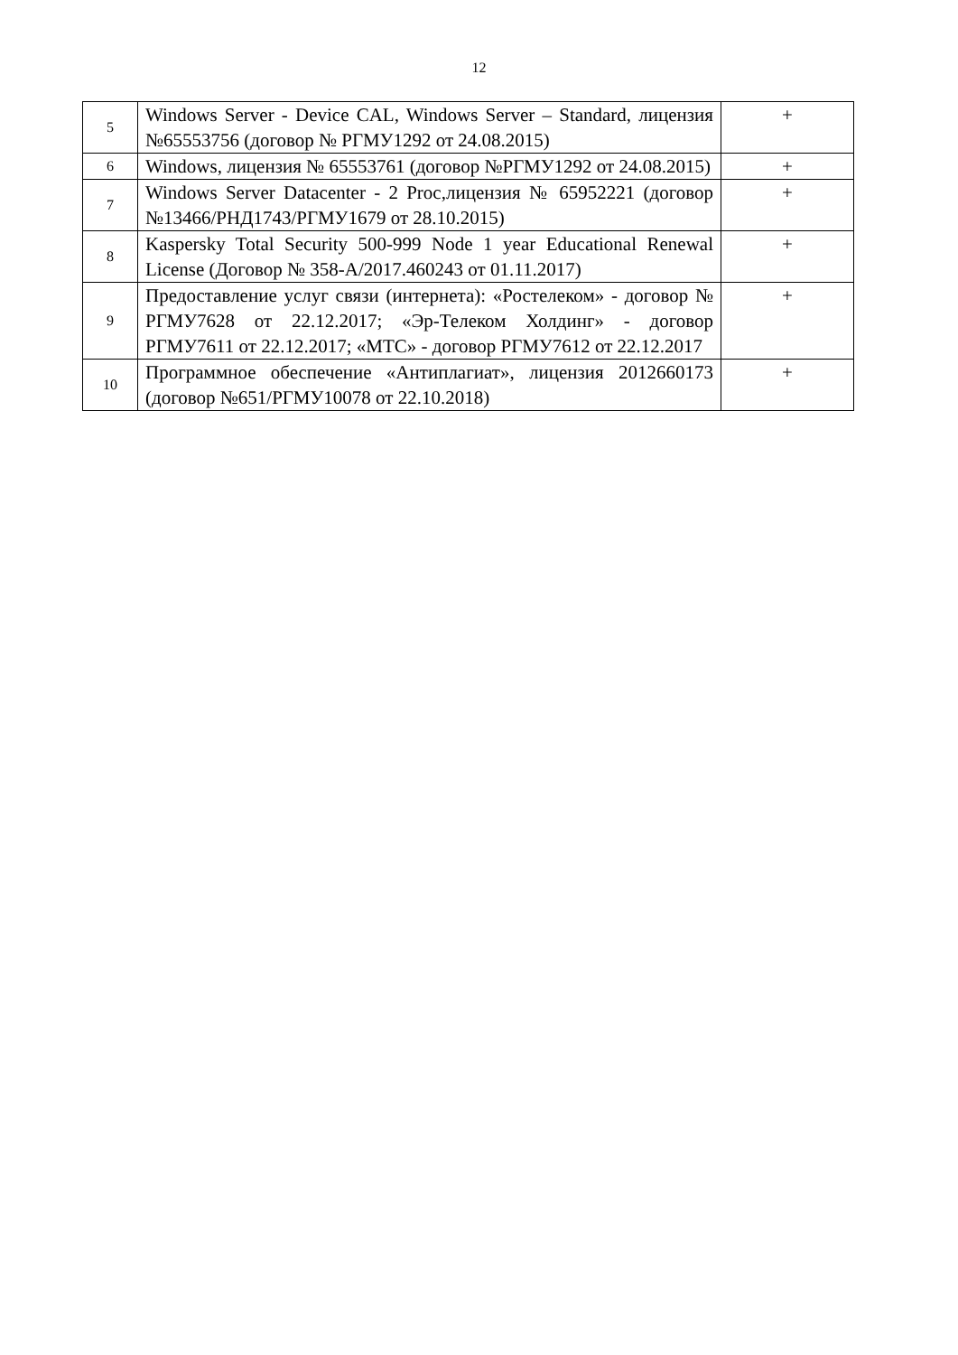12
| 5 | Windows Server - Device CAL, Windows Server – Standard, лицензия №65553756 (договор № РГМУ1292 от 24.08.2015) | + |
| 6 | Windows, лицензия № 65553761 (договор №РГМУ1292 от 24.08.2015) | + |
| 7 | Windows Server Datacenter - 2 Proc,лицензия № 65952221 (договор №13466/РНД1743/РГМУ1679 от 28.10.2015) | + |
| 8 | Kaspersky Total Security 500-999 Node 1 year Educational Renewal License (Договор № 358-А/2017.460243 от 01.11.2017) | + |
| 9 | Предоставление услуг связи (интернета): «Ростелеком» - договор № РГМУ7628 от 22.12.2017; «Эр-Телеком Холдинг» - договор РГМУ7611 от 22.12.2017; «МТС» - договор РГМУ7612 от 22.12.2017 | + |
| 10 | Программное обеспечение «Антиплагиат», лицензия 2012660173 (договор №651/РГМУ10078 от 22.10.2018) | + |